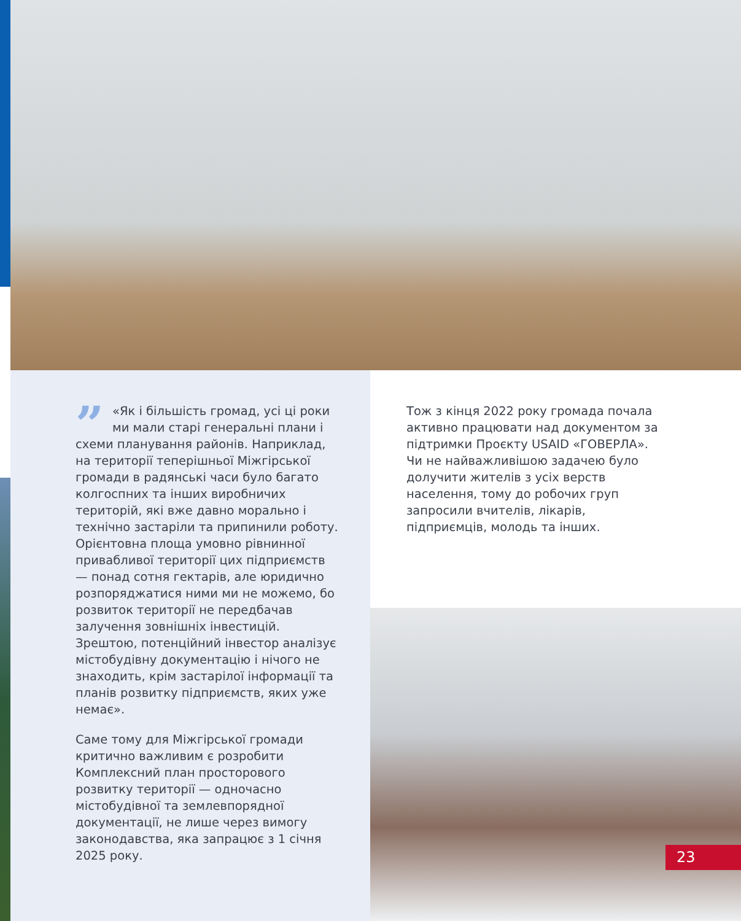” «Як і більшість громад, усі ці роки ми мали старі генеральні плани і схеми планування районів. Наприклад, на території теперішньої Міжгірської громади в радянські часи було багато колгоспних та інших виробничих територій, які вже давно морально і технічно застаріли та припинили роботу. Орієнтовна площа умовно рівнинної привабливої території цих підприємств — понад сотня гектарів, але юридично розпоряджатися ними ми не можемо, бо розвиток території не передбачав залучення зовнішніх інвестицій. Зрештою, потенційний інвестор аналізує містобудівну документацію і нічого не знаходить, крім застарілої інформації та планів розвитку підприємств, яких уже немає».
Саме тому для Міжгірської громади критично важливим є розробити Комплексний план просторового розвитку території — одночасно містобудівної та землевпорядної документації, не лише через вимогу законодавства, яка запрацює з 1 січня 2025 року.
Тож з кінця 2022 року громада почала активно працювати над документом за підтримки Проєкту USAID «ГОВЕРЛА». Чи не найважливішою задачею було долучити жителів з усіх верств населення, тому до робочих груп запросили вчителів, лікарів, підприємців, молодь та інших.
23